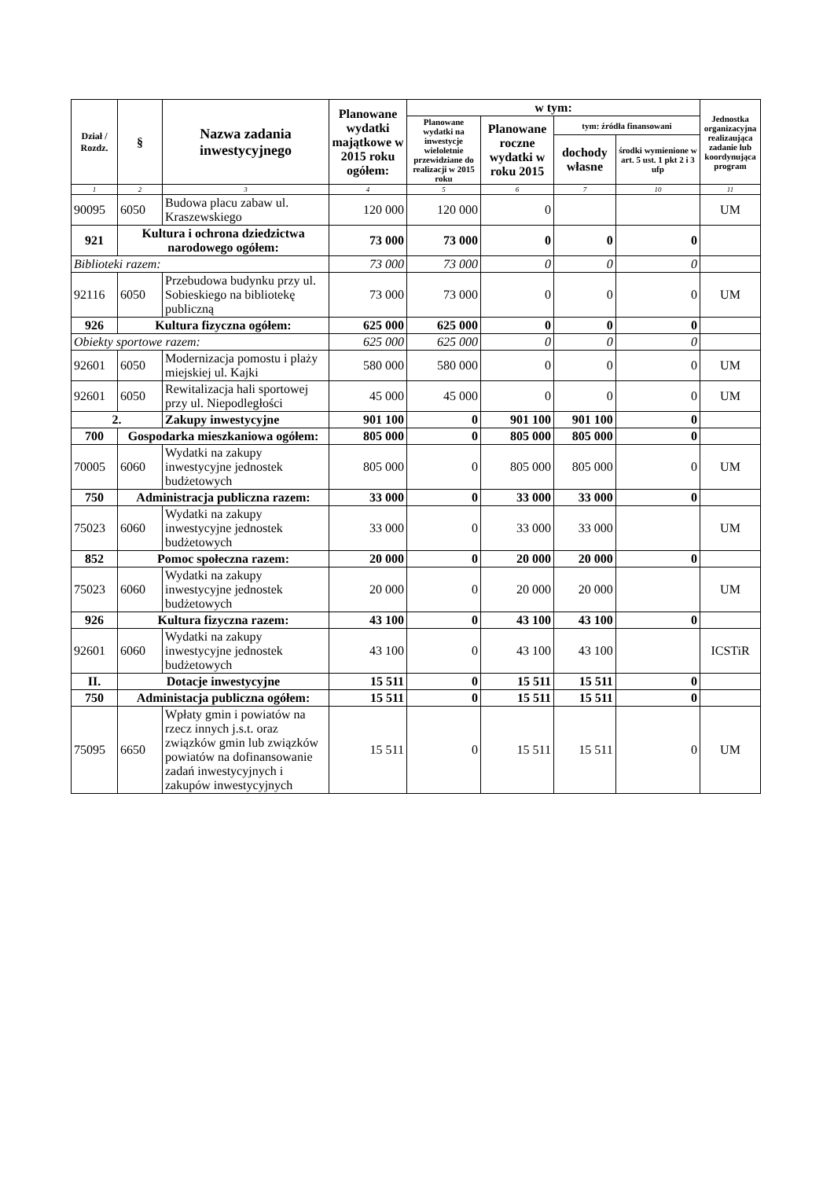| Dział / Rozdz. | § | Nazwa zadania inwestycyjnego | Planowane wydatki majątkowe w 2015 roku ogółem: | w tym: | | | | Jednostka organizacyjna realizaująca zadanie lub koordynująca program |
| --- | --- | --- | --- | --- | --- | --- | --- | --- |
| | | | | Planowane wydatki na inwestycje wieloletnie przewidziane do realizacji w 2015 roku | Planowane roczne wydatki w roku 2015 | tym: źródła finansowani | | |
| | | | | | | dochody własne | środki wymienione w art. 5 ust. 1 pkt 2 i 3 ufp | |
| 1 | 2 | 3 | 4 | 5 | 6 | 7 | 10 | 11 |
| 90095 | 6050 | Budowa placu zabaw ul. Kraszewskiego | 120 000 | 120 000 | 0 | | | UM |
| 921 | Kultura i ochrona dziedzictwa narodowego ogółem: | | 73 000 | 73 000 | 0 | 0 | 0 | |
| Biblioteki razem: | | | 73 000 | 73 000 | 0 | 0 | 0 | |
| 92116 | 6050 | Przebudowa budynku przy ul. Sobieskiego na bibliotekę publiczną | 73 000 | 73 000 | 0 | 0 | 0 | UM |
| 926 | Kultura fizyczna ogółem: | | 625 000 | 625 000 | 0 | 0 | 0 | |
| Obiekty sportowe razem: | | | 625 000 | 625 000 | 0 | 0 | 0 | |
| 92601 | 6050 | Modernizacja pomostu i plaży miejskiej ul. Kajki | 580 000 | 580 000 | 0 | 0 | 0 | UM |
| 92601 | 6050 | Rewitalizacja hali sportowej przy ul. Niepodległości | 45 000 | 45 000 | 0 | 0 | 0 | UM |
| 2. | | Zakupy inwestycyjne | 901 100 | 0 | 901 100 | 901 100 | 0 | |
| 700 | Gospodarka mieszkaniowa ogółem: | | 805 000 | 0 | 805 000 | 805 000 | 0 | |
| 70005 | 6060 | Wydatki na zakupy inwestycyjne jednostek budżetowych | 805 000 | 0 | 805 000 | 805 000 | 0 | UM |
| 750 | Administracja publiczna razem: | | 33 000 | 0 | 33 000 | 33 000 | 0 | |
| 75023 | 6060 | Wydatki na zakupy inwestycyjne jednostek budżetowych | 33 000 | 0 | 33 000 | 33 000 | | UM |
| 852 | Pomoc społeczna razem: | | 20 000 | 0 | 20 000 | 20 000 | 0 | |
| 75023 | 6060 | Wydatki na zakupy inwestycyjne jednostek budżetowych | 20 000 | 0 | 20 000 | 20 000 | | UM |
| 926 | Kultura fizyczna razem: | | 43 100 | 0 | 43 100 | 43 100 | 0 | |
| 92601 | 6060 | Wydatki na zakupy inwestycyjne jednostek budżetowych | 43 100 | 0 | 43 100 | 43 100 | | ICSTiR |
| II. | Dotacje inwestycyjne | | 15 511 | 0 | 15 511 | 15 511 | 0 | |
| 750 | Administacja publiczna ogółem: | | 15 511 | 0 | 15 511 | 15 511 | 0 | |
| 75095 | 6650 | Wpłaty gmin i powiatów na rzecz innych j.s.t. oraz związków gmin lub związków powiatów na dofinansowanie zadań inwestycyjnych i zakupów inwestycyjnych | 15 511 | 0 | 15 511 | 15 511 | 0 | UM |